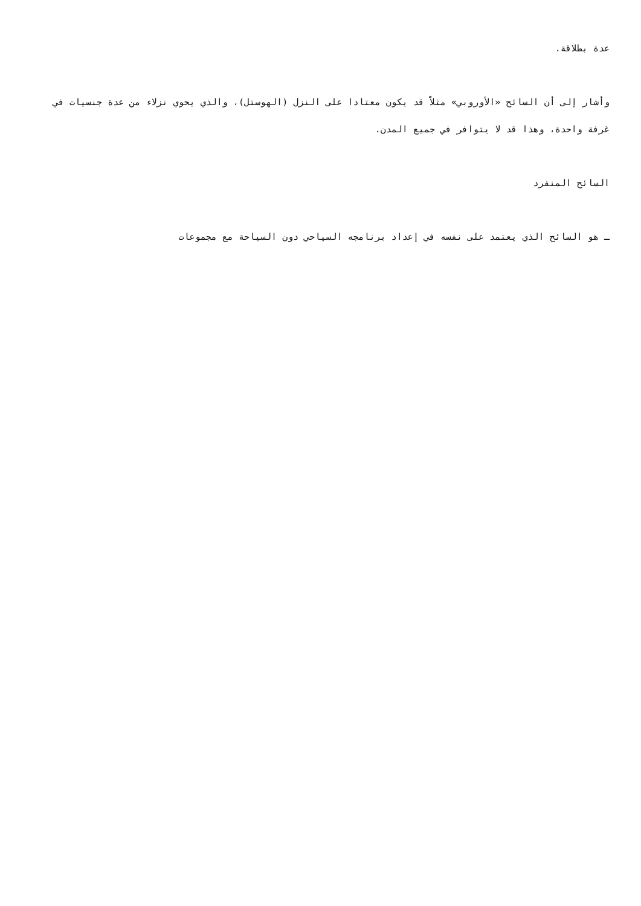عدة بطلاقة.
وأشار إلى أن السائح «الأوروبي» مثلاً قد يكون معتادا على النزل (الهوستل)، والذي يحوي نزلاء من عدة جنسيات في غرفة واحدة، وهذا قد لا يتوافر في جميع المدن.
السائح المنفرد
ـ هو السائح الذي يعتمد على نفسه في إعداد برنامجه السياحي دون السياحة مع مجموعات